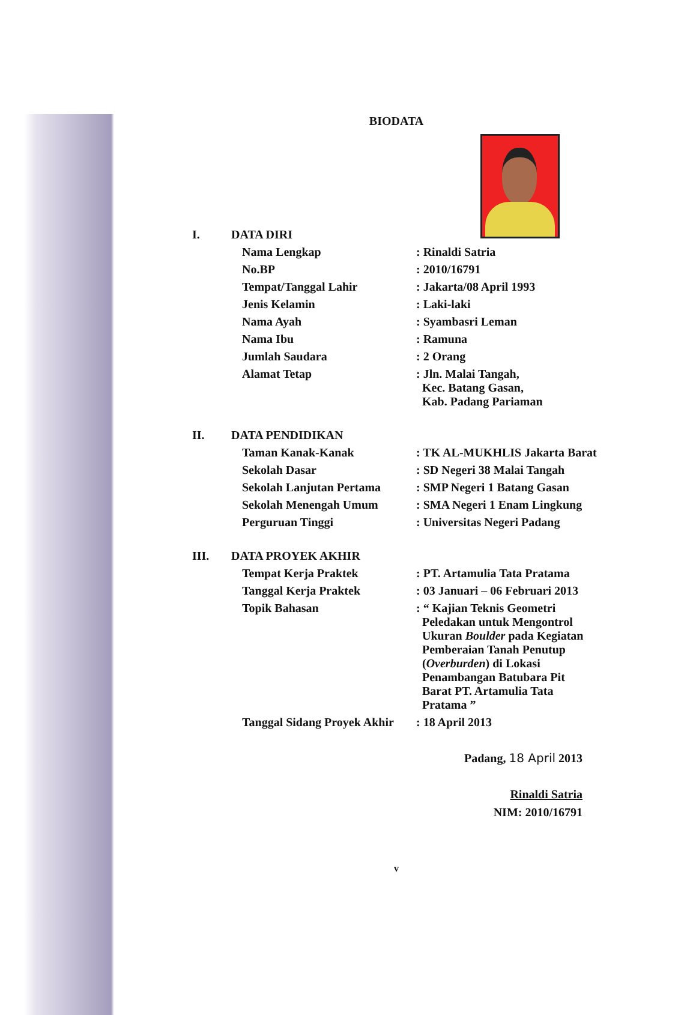BIODATA
| I. | DATA DIRI | |
| | Nama Lengkap | : Rinaldi Satria |
| | No.BP | : 2010/16791 |
| | Tempat/Tanggal Lahir | : Jakarta/08 April 1993 |
| | Jenis Kelamin | : Laki-laki |
| | Nama Ayah | : Syambasri Leman |
| | Nama Ibu | : Ramuna |
| | Jumlah Saudara | : 2 Orang |
| | Alamat Tetap | : Jln. Malai Tangah, Kec. Batang Gasan, Kab. Padang Pariaman |
| II. | DATA PENDIDIKAN | |
| | Taman Kanak-Kanak | : TK AL-MUKHLIS Jakarta Barat |
| | Sekolah Dasar | : SD Negeri 38 Malai Tangah |
| | Sekolah Lanjutan Pertama | : SMP Negeri 1 Batang Gasan |
| | Sekolah Menengah Umum | : SMA Negeri 1 Enam Lingkung |
| | Perguruan Tinggi | : Universitas Negeri Padang |
| III. | DATA PROYEK AKHIR | |
| | Tempat Kerja Praktek | : PT. Artamulia Tata Pratama |
| | Tanggal Kerja Praktek | : 03 Januari – 06 Februari 2013 |
| | Topik Bahasan | : “ Kajian Teknis Geometri Peledakan untuk Mengontrol Ukuran Boulder pada Kegiatan Pemberaian Tanah Penutup ( Overburden ) di Lokasi Penambangan Batubara Pit Barat PT. Artamulia Tata Pratama ” |
| | Tanggal Sidang Proyek Akhir | : 18 April 2013 |
Padang, 18 April 2013
Rinaldi Satria
NIM: 2010/16791
v